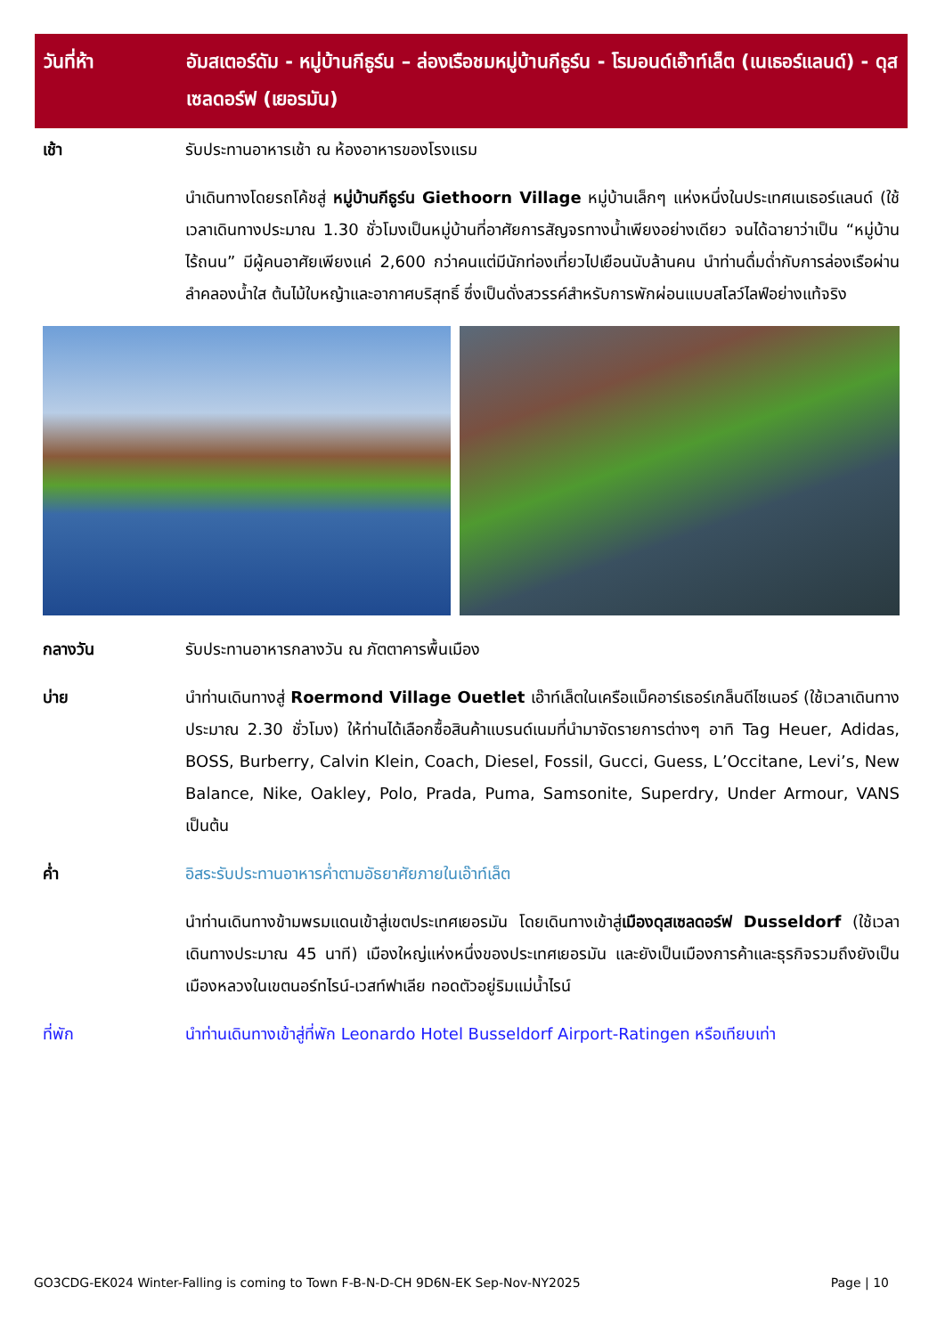วันที่ห้า อัมสเตอร์ดัม - หมู่บ้านกีธูร์น – ล่องเรือชมหมู่บ้านกีธูร์น - โรมอนด์เอ๊าท์เล็ต (เนเธอร์แลนด์) - ดุสเซลดอร์ฟ (เยอรมัน)
เช้า รับประทานอาหารเช้า ณ ห้องอาหารของโรงแรม
นำเดินทางโดยรถโค้ชสู่ หมู่บ้านกีธูร์น Giethoorn Village หมู่บ้านเล็กๆ แห่งหนึ่งในประเทศเนเธอร์แลนด์ (ใช้เวลาเดินทางประมาณ 1.30 ชั่วโมงเป็นหมู่บ้านที่อาศัยการสัญจรทางน้ำเพียงอย่างเดียว จนได้ฉายาว่าเป็น “หมู่บ้านไร้ถนน” มีผู้คนอาศัยเพียงแค่ 2,600 กว่าคนแต่มีนักท่องเที่ยวไปเยือนนับล้านคน นำท่านดื่มด่ำกับการล่องเรือผ่านลำคลองน้ำใส ต้นไม้ใบหญ้าและอากาศบริสุทธิ์ ซึ่งเป็นดั่งสวรรค์สำหรับการพักผ่อนแบบสโลว์ไลฟ์อย่างแท้จริง
กลางวัน รับประทานอาหารกลางวัน ณ ภัตตาคารพื้นเมือง
บ่าย นำท่านเดินทางสู่ Roermond Village Ouetlet เอ๊าท์เล็ตในเครือแม็คอาร์เธอร์เกล็นดีไซเนอร์ (ใช้เวลาเดินทางประมาณ 2.30 ชั่วโมง) ให้ท่านได้เลือกซื้อสินค้าแบรนด์เนมที่นำมาจัดรายการต่างๆ อาทิ Tag Heuer, Adidas, BOSS, Burberry, Calvin Klein, Coach, Diesel, Fossil, Gucci, Guess, L’Occitane, Levi’s, New Balance, Nike, Oakley, Polo, Prada, Puma, Samsonite, Superdry, Under Armour, VANS เป็นต้น
ค่ำ อิสระรับประทานอาหารค่ำตามอัธยาศัยภายในเอ๊าท์เล็ต
นำท่านเดินทางข้ามพรมแดนเข้าสู่เขตประเทศเยอรมัน โดยเดินทางเข้าสู่เมืองดุสเซลดอร์ฟ Dusseldorf (ใช้เวลาเดินทางประมาณ 45 นาที) เมืองใหญ่แห่งหนึ่งของประเทศเยอรมัน และยังเป็นเมืองการค้าและธุรกิจรวมถึงยังเป็นเมืองหลวงในเขตนอร์ทไรน์-เวสท์ฟาเลีย ทอดตัวอยู่ริมแม่น้ำไรน์
ที่พัก นำท่านเดินทางเข้าสู่ที่พัก Leonardo Hotel Busseldorf Airport-Ratingen หรือเทียบเท่า
GO3CDG-EK024 Winter-Falling is coming to Town F-B-N-D-CH 9D6N-EK Sep-Nov-NY2025 Page | 10